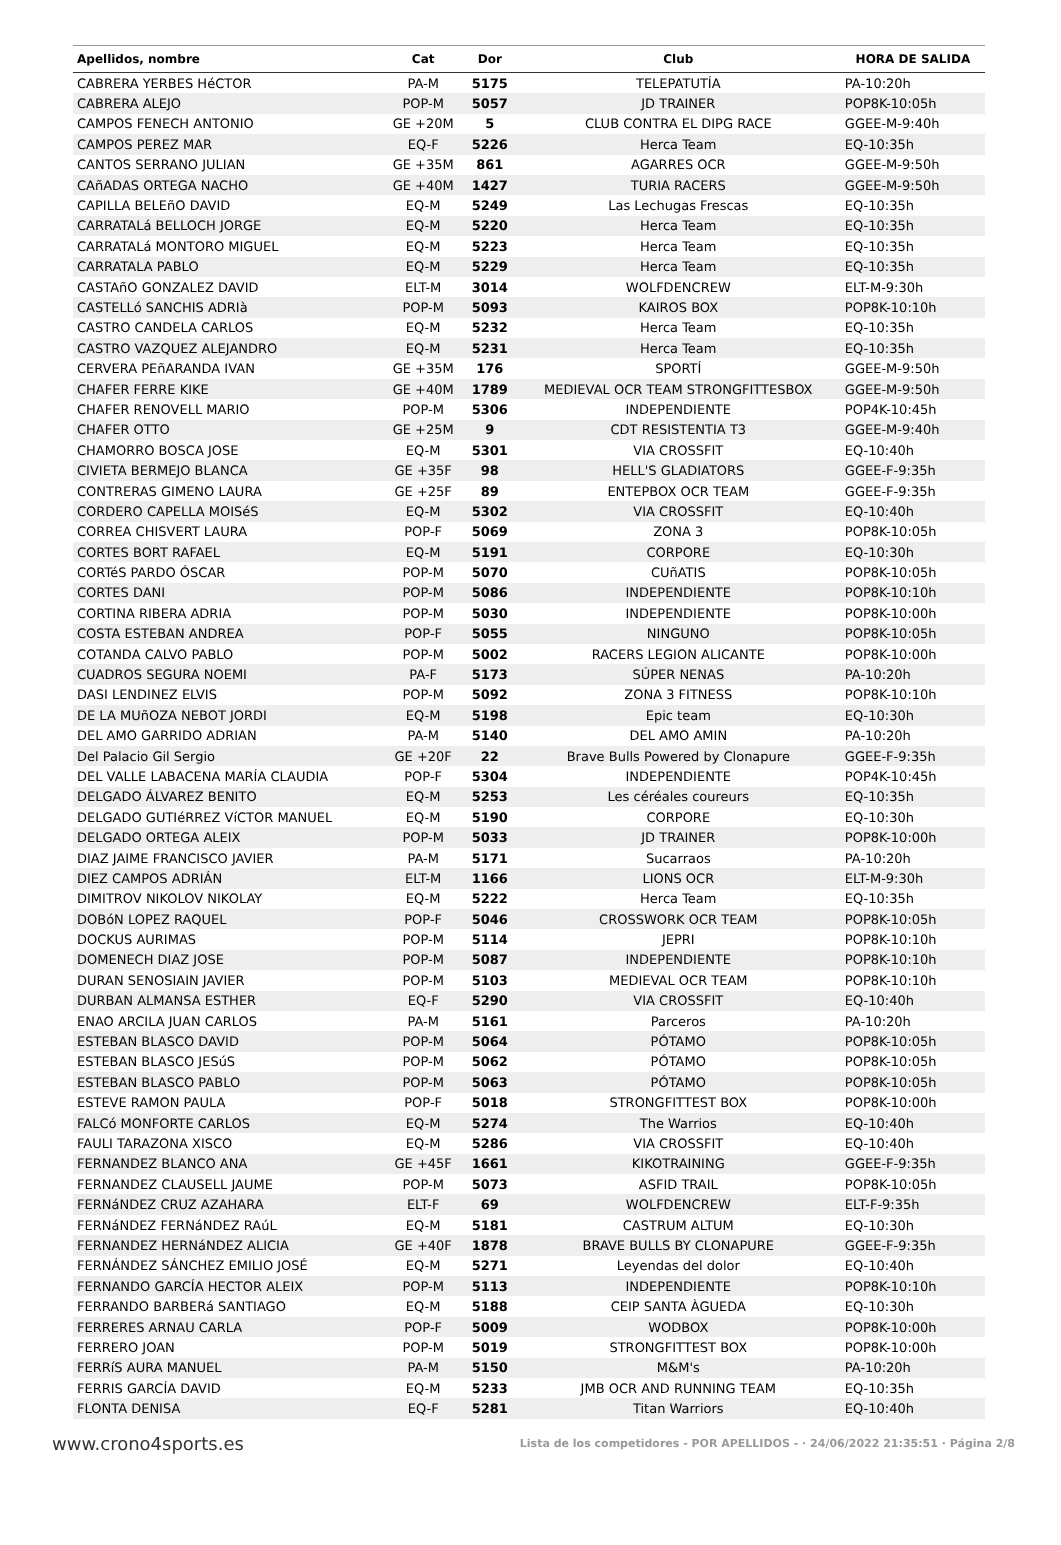| Apellidos, nombre | Cat | Dor | Club | HORA DE SALIDA |
| --- | --- | --- | --- | --- |
| CABRERA YERBES HéCTOR | PA-M | 5175 | TELEPATUTÍA | PA-10:20h |
| CABRERA ALEJO | POP-M | 5057 | JD TRAINER | POP8K-10:05h |
| CAMPOS FENECH ANTONIO | GE +20M | 5 | CLUB CONTRA EL DIPG RACE | GGEE-M-9:40h |
| CAMPOS PEREZ MAR | EQ-F | 5226 | Herca Team | EQ-10:35h |
| CANTOS SERRANO JULIAN | GE +35M | 861 | AGARRES OCR | GGEE-M-9:50h |
| CAñADAS ORTEGA NACHO | GE +40M | 1427 | TURIA RACERS | GGEE-M-9:50h |
| CAPILLA BELEñO DAVID | EQ-M | 5249 | Las Lechugas Frescas | EQ-10:35h |
| CARRATALá BELLOCH JORGE | EQ-M | 5220 | Herca Team | EQ-10:35h |
| CARRATALá MONTORO MIGUEL | EQ-M | 5223 | Herca Team | EQ-10:35h |
| CARRATALA PABLO | EQ-M | 5229 | Herca Team | EQ-10:35h |
| CASTAñO GONZALEZ DAVID | ELT-M | 3014 | WOLFDENCREW | ELT-M-9:30h |
| CASTELLó SANCHIS ADRIà | POP-M | 5093 | KAIROS BOX | POP8K-10:10h |
| CASTRO CANDELA CARLOS | EQ-M | 5232 | Herca Team | EQ-10:35h |
| CASTRO VAZQUEZ ALEJANDRO | EQ-M | 5231 | Herca Team | EQ-10:35h |
| CERVERA PEñARANDA IVAN | GE +35M | 176 | SPORTÍ | GGEE-M-9:50h |
| CHAFER FERRE KIKE | GE +40M | 1789 | MEDIEVAL OCR TEAM STRONGFITTESBOX | GGEE-M-9:50h |
| CHAFER RENOVELL MARIO | POP-M | 5306 | INDEPENDIENTE | POP4K-10:45h |
| CHAFER OTTO | GE +25M | 9 | CDT RESISTENTIA T3 | GGEE-M-9:40h |
| CHAMORRO BOSCA JOSE | EQ-M | 5301 | VIA CROSSFIT | EQ-10:40h |
| CIVIETA BERMEJO BLANCA | GE +35F | 98 | HELL'S GLADIATORS | GGEE-F-9:35h |
| CONTRERAS GIMENO LAURA | GE +25F | 89 | ENTEPBOX OCR TEAM | GGEE-F-9:35h |
| CORDERO CAPELLA MOISéS | EQ-M | 5302 | VIA CROSSFIT | EQ-10:40h |
| CORREA CHISVERT LAURA | POP-F | 5069 | ZONA 3 | POP8K-10:05h |
| CORTES BORT RAFAEL | EQ-M | 5191 | CORPORE | EQ-10:30h |
| CORTéS PARDO ÓSCAR | POP-M | 5070 | CUñATIS | POP8K-10:05h |
| CORTES DANI | POP-M | 5086 | INDEPENDIENTE | POP8K-10:10h |
| CORTINA RIBERA ADRIA | POP-M | 5030 | INDEPENDIENTE | POP8K-10:00h |
| COSTA ESTEBAN ANDREA | POP-F | 5055 | NINGUNO | POP8K-10:05h |
| COTANDA CALVO PABLO | POP-M | 5002 | RACERS LEGION ALICANTE | POP8K-10:00h |
| CUADROS SEGURA NOEMI | PA-F | 5173 | SÚPER NENAS | PA-10:20h |
| DASI LENDINEZ ELVIS | POP-M | 5092 | ZONA 3 FITNESS | POP8K-10:10h |
| DE LA MUñOZA NEBOT JORDI | EQ-M | 5198 | Epic team | EQ-10:30h |
| DEL AMO GARRIDO ADRIAN | PA-M | 5140 | DEL AMO AMIN | PA-10:20h |
| Del Palacio Gil Sergio | GE +20F | 22 | Brave Bulls Powered by Clonapure | GGEE-F-9:35h |
| DEL VALLE LABACENA MARÍA CLAUDIA | POP-F | 5304 | INDEPENDIENTE | POP4K-10:45h |
| DELGADO ÁLVAREZ BENITO | EQ-M | 5253 | Les céréales coureurs | EQ-10:35h |
| DELGADO GUTIéRREZ VíCTOR MANUEL | EQ-M | 5190 | CORPORE | EQ-10:30h |
| DELGADO ORTEGA ALEIX | POP-M | 5033 | JD TRAINER | POP8K-10:00h |
| DIAZ JAIME FRANCISCO JAVIER | PA-M | 5171 | Sucarraos | PA-10:20h |
| DIEZ CAMPOS ADRIÁN | ELT-M | 1166 | LIONS OCR | ELT-M-9:30h |
| DIMITROV NIKOLOV NIKOLAY | EQ-M | 5222 | Herca Team | EQ-10:35h |
| DOBóN LOPEZ RAQUEL | POP-F | 5046 | CROSSWORK OCR TEAM | POP8K-10:05h |
| DOCKUS AURIMAS | POP-M | 5114 | JEPRI | POP8K-10:10h |
| DOMENECH DIAZ JOSE | POP-M | 5087 | INDEPENDIENTE | POP8K-10:10h |
| DURAN SENOSIAIN JAVIER | POP-M | 5103 | MEDIEVAL OCR TEAM | POP8K-10:10h |
| DURBAN ALMANSA ESTHER | EQ-F | 5290 | VIA CROSSFIT | EQ-10:40h |
| ENAO ARCILA JUAN CARLOS | PA-M | 5161 | Parceros | PA-10:20h |
| ESTEBAN BLASCO DAVID | POP-M | 5064 | PÓTAMO | POP8K-10:05h |
| ESTEBAN BLASCO JESúS | POP-M | 5062 | PÓTAMO | POP8K-10:05h |
| ESTEBAN BLASCO PABLO | POP-M | 5063 | PÓTAMO | POP8K-10:05h |
| ESTEVE RAMON PAULA | POP-F | 5018 | STRONGFITTEST BOX | POP8K-10:00h |
| FALCó MONFORTE CARLOS | EQ-M | 5274 | The Warrios | EQ-10:40h |
| FAULI TARAZONA XISCO | EQ-M | 5286 | VIA CROSSFIT | EQ-10:40h |
| FERNANDEZ BLANCO ANA | GE +45F | 1661 | KIKOTRAINING | GGEE-F-9:35h |
| FERNANDEZ CLAUSELL JAUME | POP-M | 5073 | ASFID TRAIL | POP8K-10:05h |
| FERNáNDEZ CRUZ AZAHARA | ELT-F | 69 | WOLFDENCREW | ELT-F-9:35h |
| FERNáNDEZ FERNáNDEZ RAúL | EQ-M | 5181 | CASTRUM ALTUM | EQ-10:30h |
| FERNANDEZ HERNáNDEZ ALICIA | GE +40F | 1878 | BRAVE BULLS BY CLONAPURE | GGEE-F-9:35h |
| FERNÁNDEZ SÁNCHEZ EMILIO JOSÉ | EQ-M | 5271 | Leyendas del dolor | EQ-10:40h |
| FERNANDO GARCÍA HECTOR ALEIX | POP-M | 5113 | INDEPENDIENTE | POP8K-10:10h |
| FERRANDO BARBERá SANTIAGO | EQ-M | 5188 | CEIP SANTA ÀGUEDA | EQ-10:30h |
| FERRERES ARNAU CARLA | POP-F | 5009 | WODBOX | POP8K-10:00h |
| FERRERO JOAN | POP-M | 5019 | STRONGFITTEST BOX | POP8K-10:00h |
| FERRíS AURA MANUEL | PA-M | 5150 | M&M's | PA-10:20h |
| FERRIS GARCÍA DAVID | EQ-M | 5233 | JMB OCR AND RUNNING TEAM | EQ-10:35h |
| FLONTA DENISA | EQ-F | 5281 | Titan Warriors | EQ-10:40h |
www.crono4sports.es Lista de los competidores - POR APELLIDOS - · 24/06/2022 21:35:51 · Página 2/8